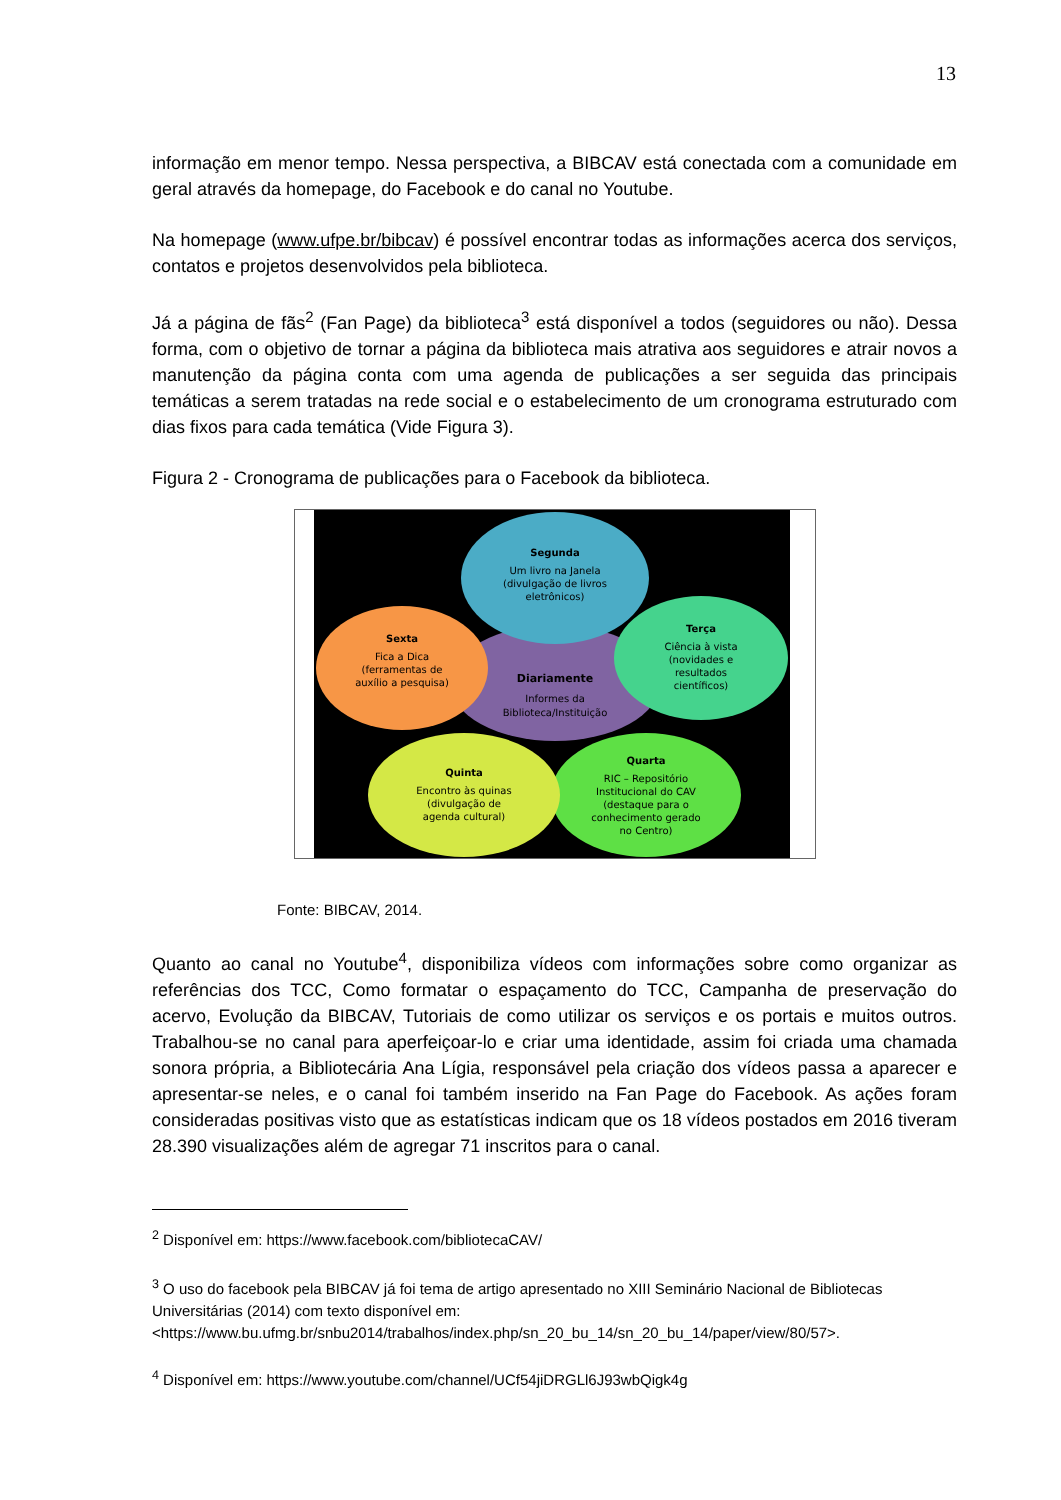13
informação em menor tempo. Nessa perspectiva, a BIBCAV está conectada com a comunidade em geral através da homepage, do Facebook e do canal no Youtube.
Na homepage (www.ufpe.br/bibcav) é possível encontrar todas as informações acerca dos serviços, contatos e projetos desenvolvidos pela biblioteca.
Já a página de fãs<sup>2</sup> (Fan Page) da biblioteca<sup>3</sup> está disponível a todos (seguidores ou não). Dessa forma, com o objetivo de tornar a página da biblioteca mais atrativa aos seguidores e atrair novos a manutenção da página conta com uma agenda de publicações a ser seguida das principais temáticas a serem tratadas na rede social e o estabelecimento de um cronograma estruturado com dias fixos para cada temática (Vide Figura 3).
Figura 2 - Cronograma de publicações para o Facebook da biblioteca.
Diariamente
Informes da
Biblioteca/Instituição
Segunda
Um livro na Janela
(divulgação de livros
eletrônicos)
Terça
Ciência à vista
(novidades e
resultados
científicos)
Quarta
RIC – Repositório
Institucional do CAV
(destaque para o
conhecimento gerado
no Centro)
Quinta
Encontro às quinas
(divulgação de
agenda cultural)
Sexta
Fica a Dica
(ferramentas de
auxílio a pesquisa)
Fonte: BIBCAV, 2014.
Quanto ao canal no Youtube<sup>4</sup>, disponibiliza vídeos com informações sobre como organizar as referências dos TCC, Como formatar o espaçamento do TCC, Campanha de preservação do acervo, Evolução da BIBCAV, Tutoriais de como utilizar os serviços e os portais e muitos outros. Trabalhou-se no canal para aperfeiçoar-lo e criar uma identidade, assim foi criada uma chamada sonora própria, a Bibliotecária Ana Lígia, responsável pela criação dos vídeos passa a aparecer e apresentar-se neles, e o canal foi também inserido na Fan Page do Facebook. As ações foram consideradas positivas visto que as estatísticas indicam que os 18 vídeos postados em 2016 tiveram 28.390 visualizações além de agregar 71 inscritos para o canal.
<sup>2</sup> Disponível em: https://www.facebook.com/bibliotecaCAV/
<sup>3</sup> O uso do facebook pela BIBCAV já foi tema de artigo apresentado no XIII Seminário Nacional de Bibliotecas Universitárias (2014) com texto disponível em: <https://www.bu.ufmg.br/snbu2014/trabalhos/index.php/sn_20_bu_14/sn_20_bu_14/paper/view/80/57>.
<sup>4</sup> Disponível em: https://www.youtube.com/channel/UCf54jiDRGLl6J93wbQigk4g